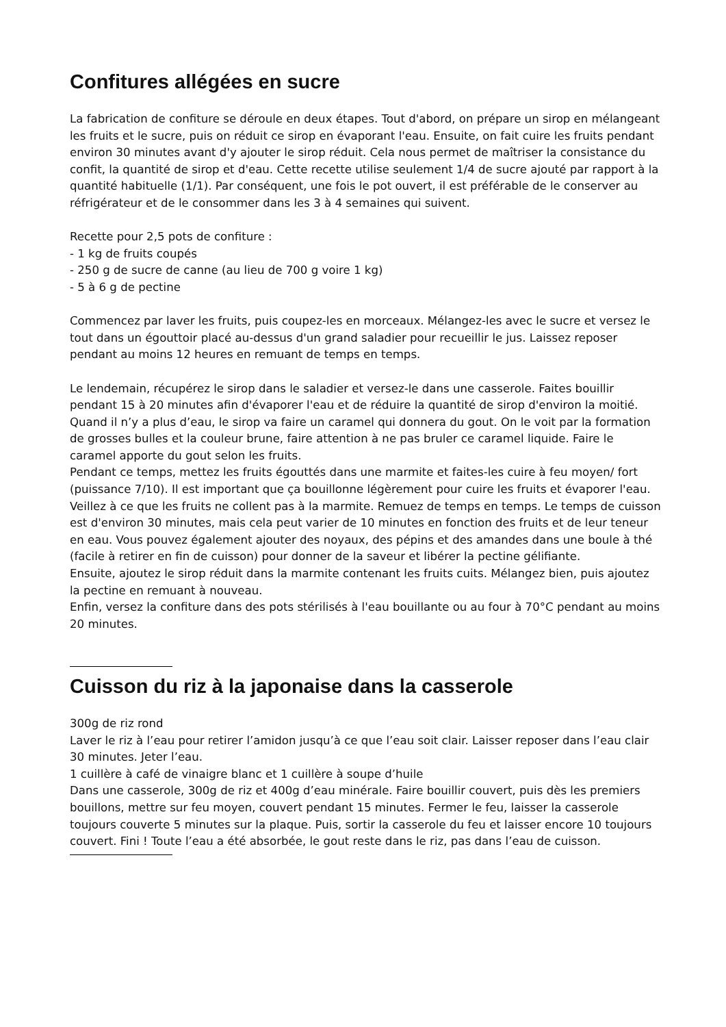Confitures allégées en sucre
La fabrication de confiture se déroule en deux étapes. Tout d'abord, on prépare un sirop en mélangeant les fruits et le sucre, puis on réduit ce sirop en évaporant l'eau. Ensuite, on fait cuire les fruits pendant environ 30 minutes avant d'y ajouter le sirop réduit. Cela nous permet de maîtriser la consistance du confit, la quantité de sirop et d'eau. Cette recette utilise seulement 1/4 de sucre ajouté par rapport à la quantité habituelle (1/1). Par conséquent, une fois le pot ouvert, il est préférable de le conserver au réfrigérateur et de le consommer dans les 3 à 4 semaines qui suivent.
Recette pour 2,5 pots de confiture :
- 1 kg de fruits coupés
- 250 g de sucre de canne (au lieu de 700 g voire 1 kg)
- 5 à 6 g de pectine
Commencez par laver les fruits, puis coupez-les en morceaux. Mélangez-les avec le sucre et versez le tout dans un égouttoir placé au-dessus d'un grand saladier pour recueillir le jus. Laissez reposer pendant au moins 12 heures en remuant de temps en temps.
Le lendemain, récupérez le sirop dans le saladier et versez-le dans une casserole. Faites bouillir pendant 15 à 20 minutes afin d'évaporer l'eau et de réduire la quantité de sirop d'environ la moitié. Quand il n’y a plus d’eau, le sirop va faire un caramel qui donnera du gout. On le voit par la formation de grosses bulles et la couleur brune, faire attention à ne pas bruler ce caramel liquide. Faire le caramel apporte du gout selon les fruits.
Pendant ce temps, mettez les fruits égouttés dans une marmite et faites-les cuire à feu moyen/ fort (puissance 7/10). Il est important que ça bouillonne légèrement pour cuire les fruits et évaporer l'eau. Veillez à ce que les fruits ne collent pas à la marmite. Remuez de temps en temps. Le temps de cuisson est d'environ 30 minutes, mais cela peut varier de 10 minutes en fonction des fruits et de leur teneur en eau. Vous pouvez également ajouter des noyaux, des pépins et des amandes dans une boule à thé (facile à retirer en fin de cuisson) pour donner de la saveur et libérer la pectine gélifiante.
Ensuite, ajoutez le sirop réduit dans la marmite contenant les fruits cuits. Mélangez bien, puis ajoutez la pectine en remuant à nouveau.
Enfin, versez la confiture dans des pots stérilisés à l'eau bouillante ou au four à 70°C pendant au moins 20 minutes.
Cuisson du riz à la japonaise dans la casserole
300g de riz rond
Laver le riz à l’eau pour retirer l’amidon jusqu’à ce que l’eau soit clair. Laisser reposer dans l’eau clair 30 minutes. Jeter l’eau.
1 cuillère à café de vinaigre blanc et 1 cuillère à soupe d’huile
Dans une casserole, 300g de riz et 400g d’eau minérale. Faire bouillir couvert, puis dès les premiers bouillons, mettre sur feu moyen, couvert pendant 15 minutes. Fermer le feu, laisser la casserole toujours couverte 5 minutes sur la plaque. Puis, sortir la casserole du feu et laisser encore 10 toujours couvert. Fini ! Toute l’eau a été absorbée, le gout reste dans le riz, pas dans l’eau de cuisson.